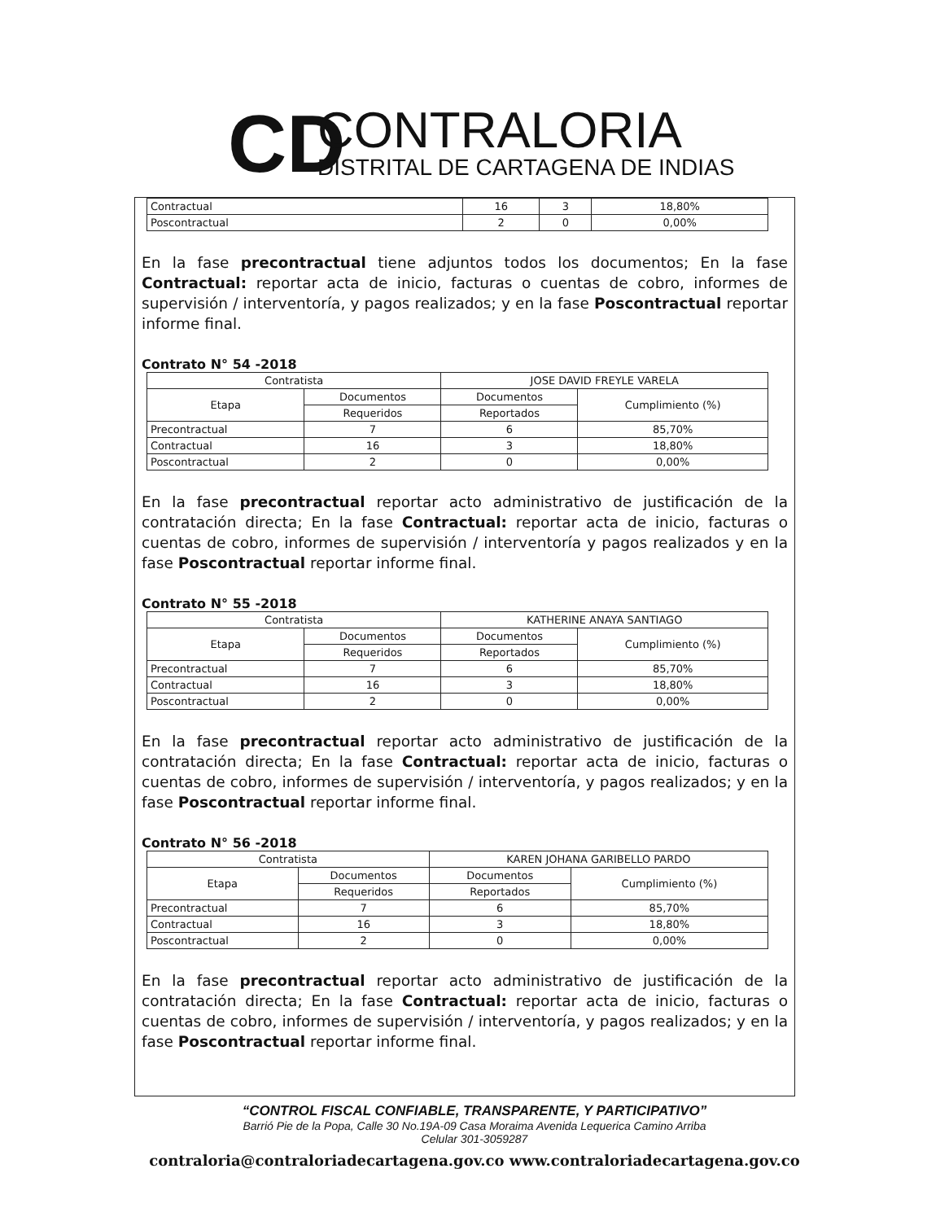CD
CONTRALORIA
DISTRITAL DE CARTAGENA DE INDIAS
| Contractual | 16 | 3 | 18,80% |
| Poscontractual | 2 | 0 | 0,00% |
En la fase precontractual tiene adjuntos todos los documentos; En la fase Contractual: reportar acta de inicio, facturas o cuentas de cobro, informes de supervisión / interventoría, y pagos realizados; y en la fase Poscontractual reportar informe final.
Contrato N° 54 -2018
| Contratista | | JOSE DAVID FREYLE VARELA | |
| Etapa | Documentos | Documentos | Cumplimiento (%) |
| | Requeridos | Reportados | |
| Precontractual | 7 | 6 | 85,70% |
| Contractual | 16 | 3 | 18,80% |
| Poscontractual | 2 | 0 | 0,00% |
En la fase precontractual reportar acto administrativo de justificación de la contratación directa; En la fase Contractual: reportar acta de inicio, facturas o cuentas de cobro, informes de supervisión / interventoría y pagos realizados y en la fase Poscontractual reportar informe final.
Contrato N° 55 -2018
| Contratista | | KATHERINE ANAYA SANTIAGO | |
| Etapa | Documentos | Documentos | Cumplimiento (%) |
| | Requeridos | Reportados | |
| Precontractual | 7 | 6 | 85,70% |
| Contractual | 16 | 3 | 18,80% |
| Poscontractual | 2 | 0 | 0,00% |
En la fase precontractual reportar acto administrativo de justificación de la contratación directa; En la fase Contractual: reportar acta de inicio, facturas o cuentas de cobro, informes de supervisión / interventoría, y pagos realizados; y en la fase Poscontractual reportar informe final.
Contrato N° 56 -2018
| Contratista | | KAREN JOHANA GARIBELLO PARDO | |
| Etapa | Documentos | Documentos | Cumplimiento (%) |
| | Requeridos | Reportados | |
| Precontractual | 7 | 6 | 85,70% |
| Contractual | 16 | 3 | 18,80% |
| Poscontractual | 2 | 0 | 0,00% |
En la fase precontractual reportar acto administrativo de justificación de la contratación directa; En la fase Contractual: reportar acta de inicio, facturas o cuentas de cobro, informes de supervisión / interventoría, y pagos realizados; y en la fase Poscontractual reportar informe final.
“CONTROL FISCAL CONFIABLE, TRANSPARENTE, Y PARTICIPATIVO”
Barrió Pie de la Popa, Calle 30 No.19A-09 Casa Moraima Avenida Lequerica Camino Arriba
Celular 301-3059287
contraloria@contraloriadecartagena.gov.co www.contraloriadecartagena.gov.co